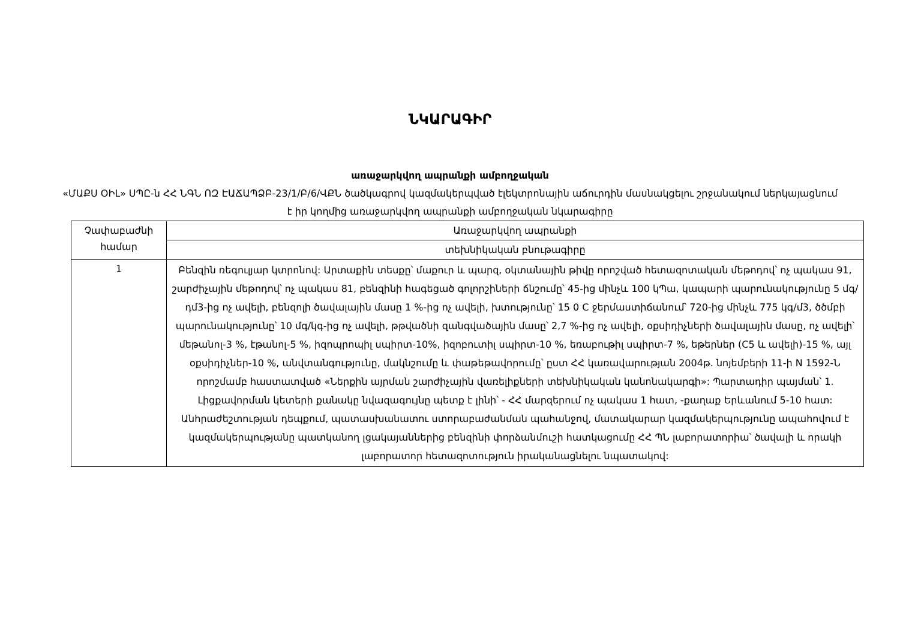ՆԿԱՐԱԳԻՐ
առաջարկվող ապրանքի ամբողջական
«ՄԱՔՍ ՕԻԼ» ՍՊԸ-ն ՀՀ ՆԳՆ ՈԶ ԷԱՃԱՊՁԲ-23/1/Բ/6/ՎՔՆ ծածկագրով կազմակերպված էլեկտրոնային աճուրդին մասնակցելու շրջանակում ներկայացնում է իր կողմից առաջարկվող ապրանքի ամբողջական նկարագիրը
| Չափաբաժնի համար | Առաջարկվող ապրանքի |
| | տեխնիկական բնութագիրը |
| 1 | Բենզին ռեգուլյար կտրոնով: Արտաքին տեսքը՝ մաքուր և պարզ, օկտանային թիվը որոշված հետազոտական մեթոդով՝ ոչ պակաս 91, շարժիչային մեթոդով՝ ոչ պակաս 81, բենզինի հագեցած գոլորշիների ճնշումը՝ 45-ից մինչև 100 կՊա, կապարի պարունակությունը 5 մգ/դմ3-ից ոչ ավելի, բենզոլի ծավալային մասը 1 %-ից ոչ ավելի, խտությունը՝ 15 0 C ջերմաստիճանում՝ 720-ից մինչև 775 կգ/մ3, ծծմբի պարունակությունը՝ 10 մգ/կգ-ից ոչ ավելի, թթվածնի զանգվածային մասը՝ 2,7 %-ից ոչ ավելի, օքսիդիչների ծավալային մասը, ոչ ավելի՝ մեթանոլ-3 %, էթանոլ-5 %, իզոպրոպիլ սպիրտ-10%, իզոբուտիլ սպիրտ-10 %, եռաբութիլ սպիրտ-7 %, եթերներ (C5 և ավելի)-15 %, այլ օքսիդիչներ-10 %, անվտանգությունը, մակնշումը և փաթեթավորումը՝ ըստ ՀՀ կառավարության 2004թ. նոյեմբերի 11-ի N 1592-Ն որոշմամբ հաստատված «Ներքին այրման շարժիչային վառելիքների տեխնիկական կանոնակարգի»: Պարտադիր պայման՝ 1. Լիցքավորման կետերի քանակը նվազագույնը պետք է լինի՝ - ՀՀ մարզերում ոչ պակաս 1 հատ, -քաղաք Երևանում 5-10 հատ: Անհրաժեշտության դեպքում, պատասխանատու ստորաբաժանման պահանջով, մատակարար կազմակերպությունը ապահովում է կազմակերպությանը պատկանող լցակայաններից բենզինի փորձանմուշի հատկացումը ՀՀ ՊՆ լաբորատորիա՝ ծավալի և որակի լաբորատոր հետազոտություն իրականացնելու նպատակով: |